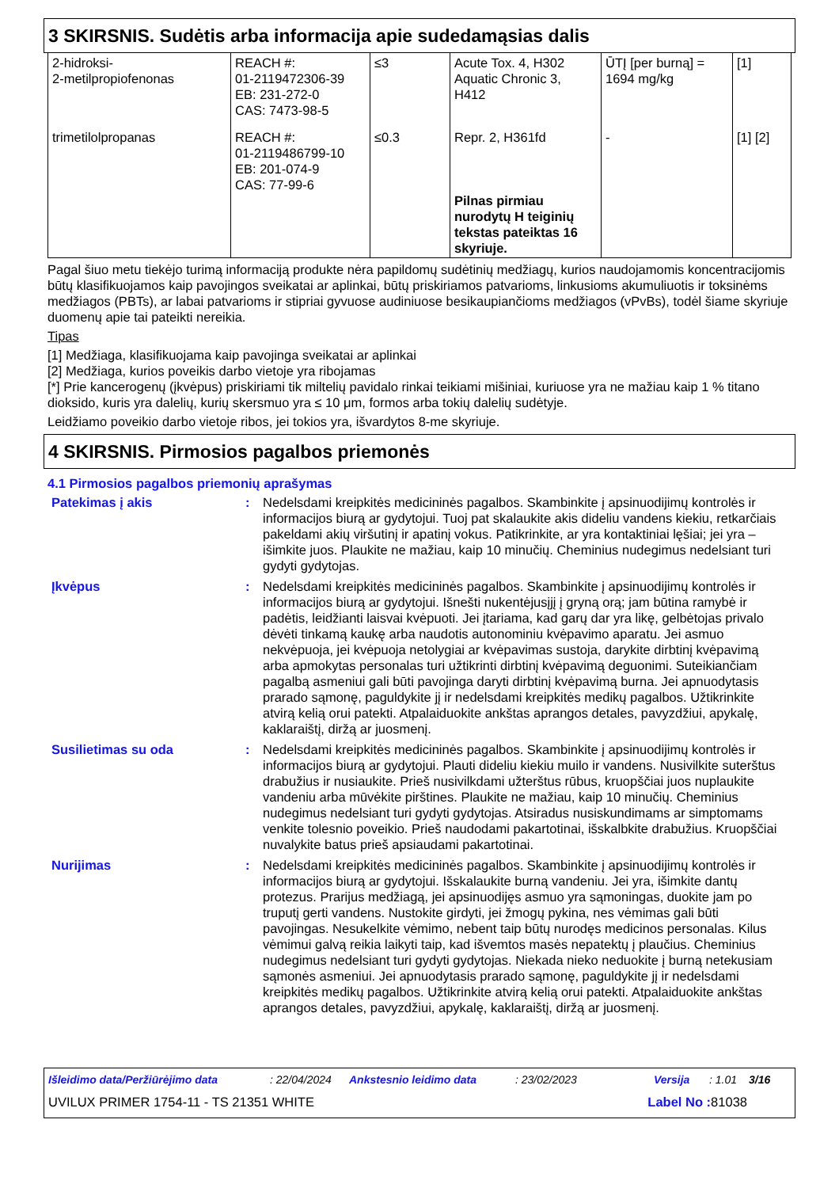3 SKIRSNIS. Sudėtis arba informacija apie sudedamąsias dalis
| 2-hidroksi- 2-metilpropiofenonas | REACH #: 01-2119472306-39 EB: 231-272-0 CAS: 7473-98-5 | ≤3 | Acute Tox. 4, H302 Aquatic Chronic 3, H412 | ŪTĮ [per burną] = 1694 mg/kg | [1] |
| trimetilolpropanas | REACH #: 01-2119486799-10 EB: 201-074-9 CAS: 77-99-6 | ≤0.3 | Repr. 2, H361fd Pilnas pirmiau nurodytų H teiginių tekstas pateiktas 16 skyriuje. | - | [1] [2] |
Pagal šiuo metu tiekėjo turimą informaciją produkte nėra papildomų sudėtinių medžiagų, kurios naudojamomis koncentracijomis būtų klasifikuojamos kaip pavojingos sveikatai ar aplinkai, būtų priskiriamos patvarioms, linkusioms akumuliuotis ir toksinėms medžiagos (PBTs), ar labai patvarioms ir stipriai gyvuose audiniuose besikaupiančioms medžiagos (vPvBs), todėl šiame skyriuje duomenų apie tai pateikti nereikia.
Tipas
[1] Medžiaga, klasifikuojama kaip pavojinga sveikatai ar aplinkai
[2] Medžiaga, kurios poveikis darbo vietoje yra ribojamas
[*] Prie kancerogenų (įkvėpus) priskiriami tik miltelių pavidalo rinkai teikiami mišiniai, kuriuose yra ne mažiau kaip 1 % titano dioksido, kuris yra dalelių, kurių skersmuo yra ≤ 10 μm, formos arba tokių dalelių sudėtyje.
Leidžiamo poveikio darbo vietoje ribos, jei tokios yra, išvardytos 8-me skyriuje.
4 SKIRSNIS. Pirmosios pagalbos priemonės
4.1 Pirmosios pagalbos priemonių aprašymas
| Patekimas į akis | : | Nedelsdami kreipkitės medicininės pagalbos. Skambinkite į apsinuodijimų kontrolės ir informacijos biurą ar gydytojui. Tuoj pat skalaukite akis dideliu vandens kiekiu, retkarčiais pakeldami akių viršutinį ir apatinį vokus. Patikrinkite, ar yra kontaktiniai lęšiai; jei yra – išimkite juos. Plaukite ne mažiau, kaip 10 minučių. Cheminius nudegimus nedelsiant turi gydyti gydytojas. |
| Įkvėpus | : | Nedelsdami kreipkitės medicininės pagalbos. Skambinkite į apsinuodijimų kontrolės ir informacijos biurą ar gydytojui. Išnešti nukentėjusįjį į gryną orą; jam būtina ramybė ir padėtis, leidžianti laisvai kvėpuoti. Jei įtariama, kad garų dar yra likę, gelbėtojas privalo dėvėti tinkamą kaukę arba naudotis autonominiu kvėpavimo aparatu. Jei asmuo nekvėpuoja, jei kvėpuoja netolygiai ar kvėpavimas sustoja, darykite dirbtinį kvėpavimą arba apmokytas personalas turi užtikrinti dirbtinį kvėpavimą deguonimi. Suteikiančiam pagalbą asmeniui gali būti pavojinga daryti dirbtinį kvėpavimą burna. Jei apnuodytasis prarado sąmonę, paguldykite jį ir nedelsdami kreipkitės medikų pagalbos. Užtikrinkite atvirą kelią orui patekti. Atpalaiduokite ankštas aprangos detales, pavyzdžiui, apykalę, kaklaraištį, diržą ar juosmenį. |
| Susilietimas su oda | : | Nedelsdami kreipkitės medicininės pagalbos. Skambinkite į apsinuodijimų kontrolės ir informacijos biurą ar gydytojui. Plauti dideliu kiekiu muilo ir vandens. Nusivilkite suterštus drabužius ir nusiaukite. Prieš nusivilkdami užterštus rūbus, kruopščiai juos nuplaukite vandeniu arba mūvėkite pirštines. Plaukite ne mažiau, kaip 10 minučių. Cheminius nudegimus nedelsiant turi gydyti gydytojas. Atsiradus nusiskundimams ar simptomams venkite tolesnio poveikio. Prieš naudodami pakartotinai, išskalbkite drabužius. Kruopščiai nuvalykite batus prieš apsiaudami pakartotinai. |
| Nurijimas | : | Nedelsdami kreipkitės medicininės pagalbos. Skambinkite į apsinuodijimų kontrolės ir informacijos biurą ar gydytojui. Išskalaukite burną vandeniu. Jei yra, išimkite dantų protezus. Prarijus medžiagą, jei apsinuodijęs asmuo yra sąmoningas, duokite jam po truputį gerti vandens. Nustokite girdyti, jei žmogų pykina, nes vėmimas gali būti pavojingas. Nesukelkite vėmimo, nebent taip būtų nurodęs medicinos personalas. Kilus vėmimui galvą reikia laikyti taip, kad išvemtos masės nepatektų į plaučius. Cheminius nudegimus nedelsiant turi gydyti gydytojas. Niekada nieko neduokite į burną netekusiam sąmonės asmeniui. Jei apnuodytasis prarado sąmonę, paguldykite jį ir nedelsdami kreipkitės medikų pagalbos. Užtikrinkite atvirą kelią orui patekti. Atpalaiduokite ankštas aprangos detales, pavyzdžiui, apykalę, kaklaraištį, diržą ar juosmenį. |
Išleidimo data/Peržiūrėjimo data: 22/04/2024 Ankstesnio leidimo data: 23/02/2023 Versija: 1.01 3/16
UVILUX PRIMER 1754-11 - TS 21351 WHITE Label No : 81038